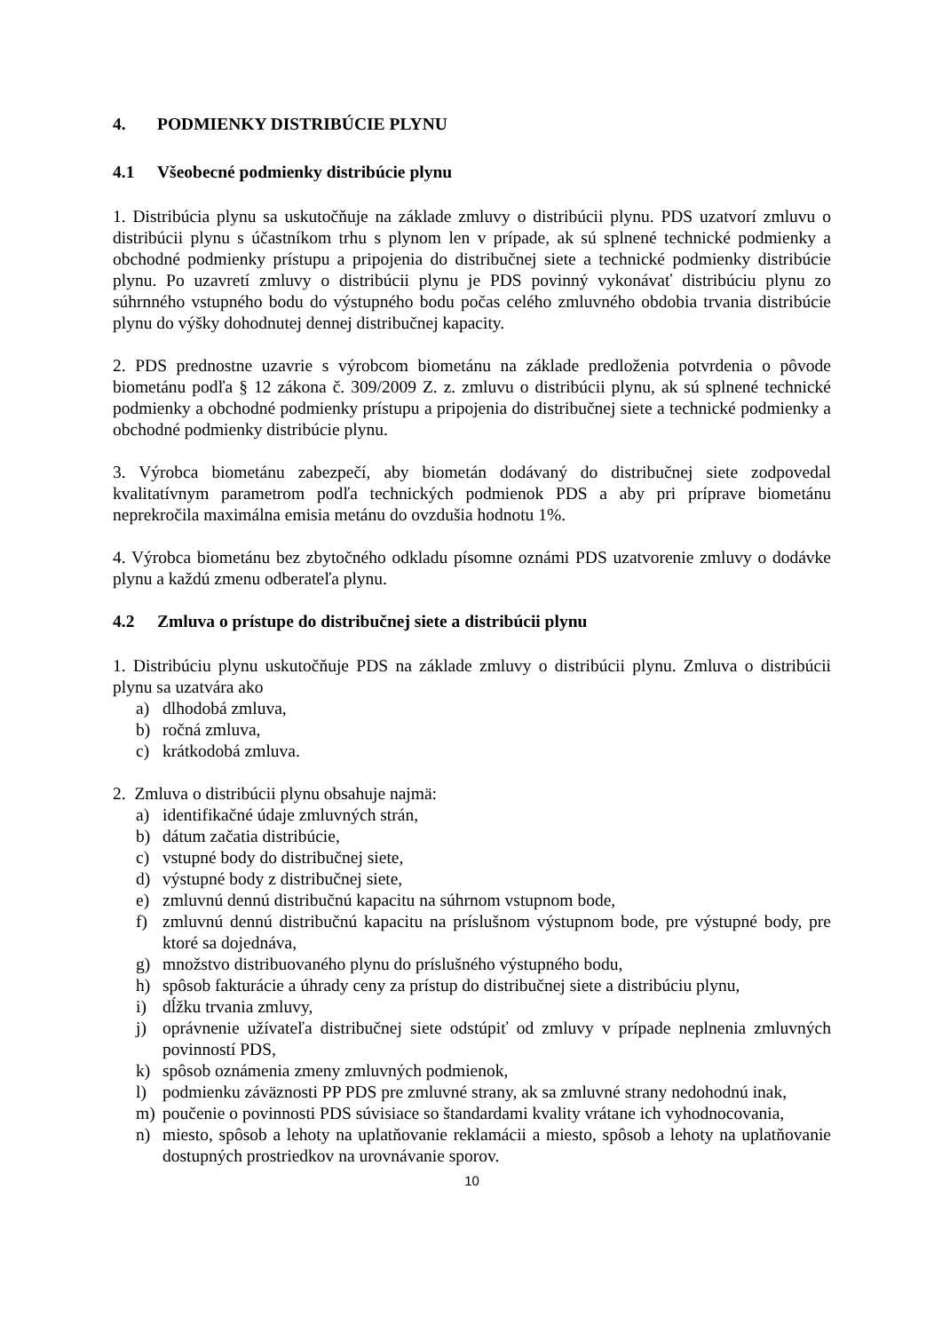4. PODMIENKY DISTRIBÚCIE PLYNU
4.1 Všeobecné podmienky distribúcie plynu
1. Distribúcia plynu sa uskutočňuje na základe zmluvy o distribúcii plynu. PDS uzatvorí zmluvu o distribúcii plynu s účastníkom trhu s plynom len v prípade, ak sú splnené technické podmienky a obchodné podmienky prístupu a pripojenia do distribučnej siete a technické podmienky distribúcie plynu. Po uzavretí zmluvy o distribúcii plynu je PDS povinný vykonávať distribúciu plynu zo súhrnného vstupného bodu do výstupného bodu počas celého zmluvného obdobia trvania distribúcie plynu do výšky dohodnutej dennej distribučnej kapacity.
2. PDS prednostne uzavrie s výrobcom biometánu na základe predloženia potvrdenia o pôvode biometánu podľa § 12 zákona č. 309/2009 Z. z. zmluvu o distribúcii plynu, ak sú splnené technické podmienky a obchodné podmienky prístupu a pripojenia do distribučnej siete a technické podmienky a obchodné podmienky distribúcie plynu.
3. Výrobca biometánu zabezpečí, aby biometán dodávaný do distribučnej siete zodpovedal kvalitatívnym parametrom podľa technických podmienok PDS a aby pri príprave biometánu neprekročila maximálna emisia metánu do ovzdušia hodnotu 1%.
4. Výrobca biometánu bez zbytočného odkladu písomne oznámi PDS uzatvorenie zmluvy o dodávke plynu a každú zmenu odberateľa plynu.
4.2 Zmluva o prístupe do distribučnej siete a distribúcii plynu
1. Distribúciu plynu uskutočňuje PDS na základe zmluvy o distribúcii plynu. Zmluva o distribúcii plynu sa uzatvára ako
a) dlhodobá zmluva,
b) ročná zmluva,
c) krátkodobá zmluva.
2. Zmluva o distribúcii plynu obsahuje najmä:
a) identifikačné údaje zmluvných strán,
b) dátum začatia distribúcie,
c) vstupné body do distribučnej siete,
d) výstupné body z distribučnej siete,
e) zmluvnú dennú distribučnú kapacitu na súhrnom vstupnom bode,
f) zmluvnú dennú distribučnú kapacitu na príslušnom výstupnom bode, pre výstupné body, pre ktoré sa dojednáva,
g) množstvo distribuovaného plynu do príslušného výstupného bodu,
h) spôsob fakturácie a úhrady ceny za prístup do distribučnej siete a distribúciu plynu,
i) dĺžku trvania zmluvy,
j) oprávnenie užívateľa distribučnej siete odstúpiť od zmluvy v prípade neplnenia zmluvných povinností PDS,
k) spôsob oznámenia zmeny zmluvných podmienok,
l) podmienku záväznosti PP PDS pre zmluvné strany, ak sa zmluvné strany nedohodnú inak,
m) poučenie o povinnosti PDS súvisiace so štandardami kvality vrátane ich vyhodnocovania,
n) miesto, spôsob a lehoty na uplatňovanie reklamácii a miesto, spôsob a lehoty na uplatňovanie dostupných prostriedkov na urovnávanie sporov.
10